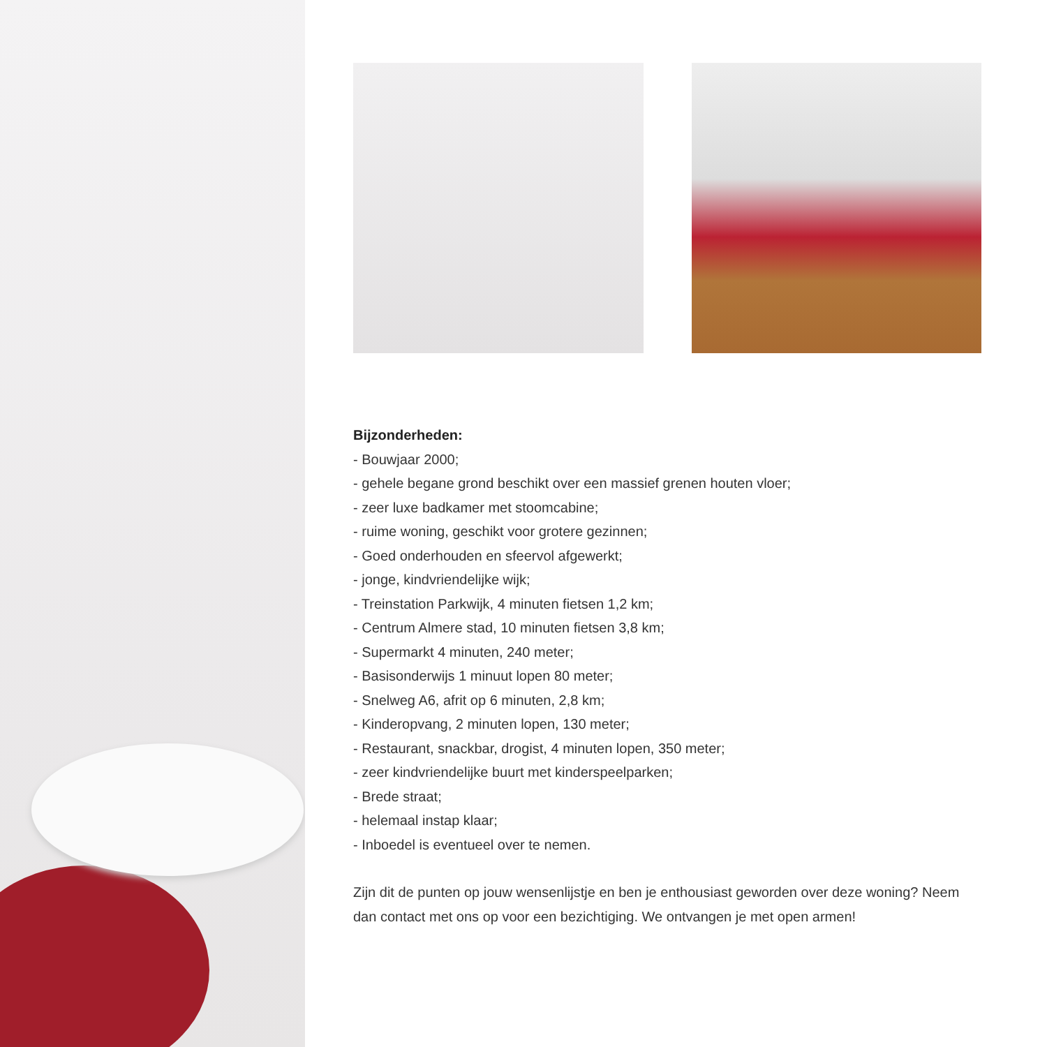Bijzonderheden:
- Bouwjaar 2000;
- gehele begane grond beschikt over een massief grenen houten vloer;
- zeer luxe badkamer met stoomcabine;
- ruime woning, geschikt voor grotere gezinnen;
- Goed onderhouden en sfeervol afgewerkt;
- jonge, kindvriendelijke wijk;
- Treinstation Parkwijk, 4 minuten fietsen 1,2 km;
- Centrum Almere stad, 10 minuten fietsen 3,8 km;
- Supermarkt 4 minuten, 240 meter;
- Basisonderwijs 1 minuut lopen 80 meter;
- Snelweg A6, afrit op 6 minuten, 2,8 km;
- Kinderopvang, 2 minuten lopen, 130 meter;
- Restaurant, snackbar, drogist, 4 minuten lopen, 350 meter;
- zeer kindvriendelijke buurt met kinderspeelparken;
- Brede straat;
- helemaal instap klaar;
- Inboedel is eventueel over te nemen.
Zijn dit de punten op jouw wensenlijstje en ben je enthousiast geworden over deze woning? Neem dan contact met ons op voor een bezichtiging. We ontvangen je met open armen!